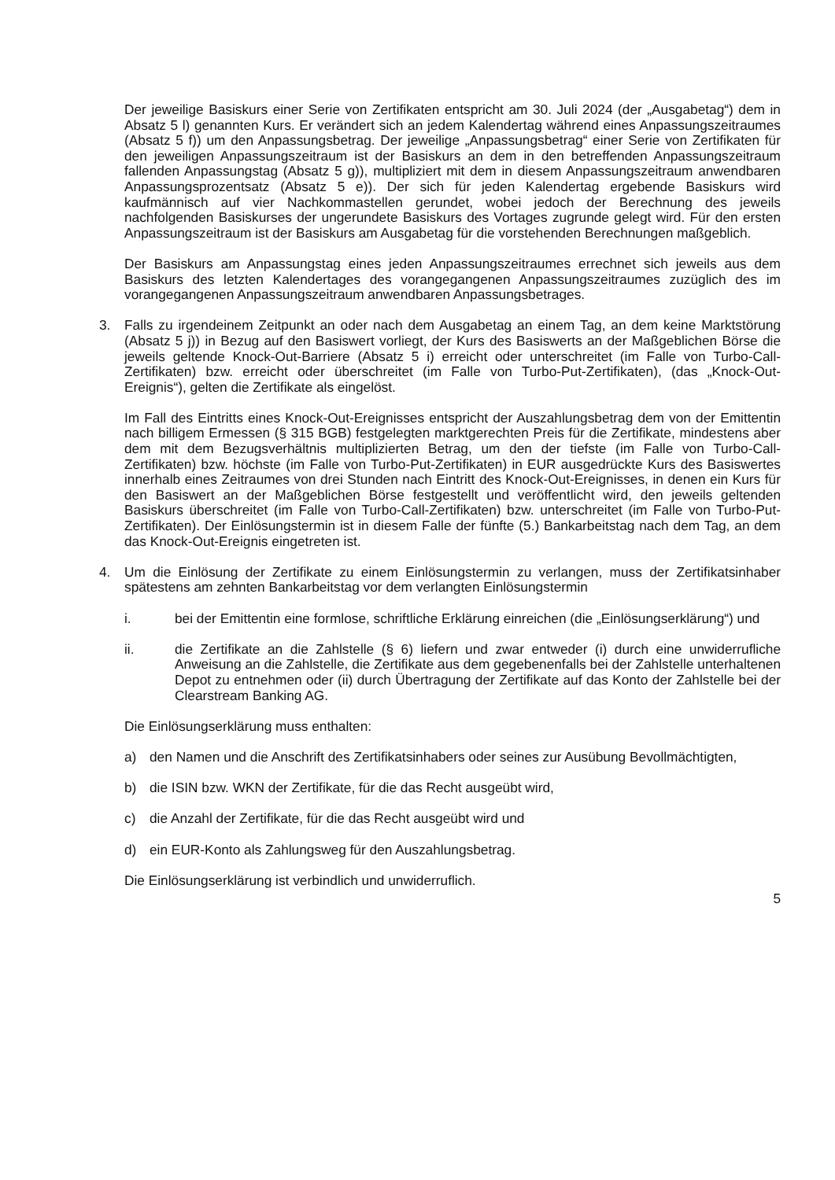Der jeweilige Basiskurs einer Serie von Zertifikaten entspricht am 30. Juli 2024 (der „Ausgabetag“) dem in Absatz 5 l) genannten Kurs. Er verändert sich an jedem Kalendertag während eines Anpassungszeitraumes (Absatz 5 f)) um den Anpassungsbetrag. Der jeweilige „Anpassungsbetrag“ einer Serie von Zertifikaten für den jeweiligen Anpassungszeitraum ist der Basiskurs an dem in den betreffenden Anpassungszeitraum fallenden Anpassungstag (Absatz 5 g)), multipliziert mit dem in diesem Anpassungszeitraum anwendbaren Anpassungsprozentsatz (Absatz 5 e)). Der sich für jeden Kalendertag ergebende Basiskurs wird kaufmännisch auf vier Nachkommastellen gerundet, wobei jedoch der Berechnung des jeweils nachfolgenden Basiskurses der ungerundete Basiskurs des Vortages zugrunde gelegt wird. Für den ersten Anpassungszeitraum ist der Basiskurs am Ausgabetag für die vorstehenden Berechnungen maßgeblich.
Der Basiskurs am Anpassungstag eines jeden Anpassungszeitraumes errechnet sich jeweils aus dem Basiskurs des letzten Kalendertages des vorangegangenen Anpassungszeitraumes zuzüglich des im vorangegangenen Anpassungszeitraum anwendbaren Anpassungsbetrages.
3. Falls zu irgendeinem Zeitpunkt an oder nach dem Ausgabetag an einem Tag, an dem keine Marktstörung (Absatz 5 j)) in Bezug auf den Basiswert vorliegt, der Kurs des Basiswerts an der Maßgeblichen Börse die jeweils geltende Knock-Out-Barriere (Absatz 5 i) erreicht oder unterschreitet (im Falle von Turbo-Call-Zertifikaten) bzw. erreicht oder überschreitet (im Falle von Turbo-Put-Zertifikaten), (das „Knock-Out-Ereignis“), gelten die Zertifikate als eingelöst.
Im Fall des Eintritts eines Knock-Out-Ereignisses entspricht der Auszahlungsbetrag dem von der Emittentin nach billigem Ermessen (§ 315 BGB) festgelegten marktgerechten Preis für die Zertifikate, mindestens aber dem mit dem Bezugsverhältnis multiplizierten Betrag, um den der tiefste (im Falle von Turbo-Call-Zertifikaten) bzw. höchste (im Falle von Turbo-Put-Zertifikaten) in EUR ausgedrückte Kurs des Basiswertes innerhalb eines Zeitraumes von drei Stunden nach Eintritt des Knock-Out-Ereignisses, in denen ein Kurs für den Basiswert an der Maßgeblichen Börse festgestellt und veröffentlicht wird, den jeweils geltenden Basiskurs überschreitet (im Falle von Turbo-Call-Zertifikaten) bzw. unterschreitet (im Falle von Turbo-Put-Zertifikaten). Der Einlösungstermin ist in diesem Falle der fünfte (5.) Bankarbeitstag nach dem Tag, an dem das Knock-Out-Ereignis eingetreten ist.
4. Um die Einlösung der Zertifikate zu einem Einlösungstermin zu verlangen, muss der Zertifikatsinhaber spätestens am zehnten Bankarbeitstag vor dem verlangten Einlösungstermin
i. bei der Emittentin eine formlose, schriftliche Erklärung einreichen (die „Einlösungserklärung“) und
ii. die Zertifikate an die Zahlstelle (§ 6) liefern und zwar entweder (i) durch eine unwiderrufliche Anweisung an die Zahlstelle, die Zertifikate aus dem gegebenenfalls bei der Zahlstelle unterhaltenen Depot zu entnehmen oder (ii) durch Übertragung der Zertifikate auf das Konto der Zahlstelle bei der Clearstream Banking AG.
Die Einlösungserklärung muss enthalten:
a) den Namen und die Anschrift des Zertifikatsinhabers oder seines zur Ausübung Bevollmächtigten,
b) die ISIN bzw. WKN der Zertifikate, für die das Recht ausgeübt wird,
c) die Anzahl der Zertifikate, für die das Recht ausgeübt wird und
d) ein EUR-Konto als Zahlungsweg für den Auszahlungsbetrag.
Die Einlösungserklärung ist verbindlich und unwiderruflich.
5